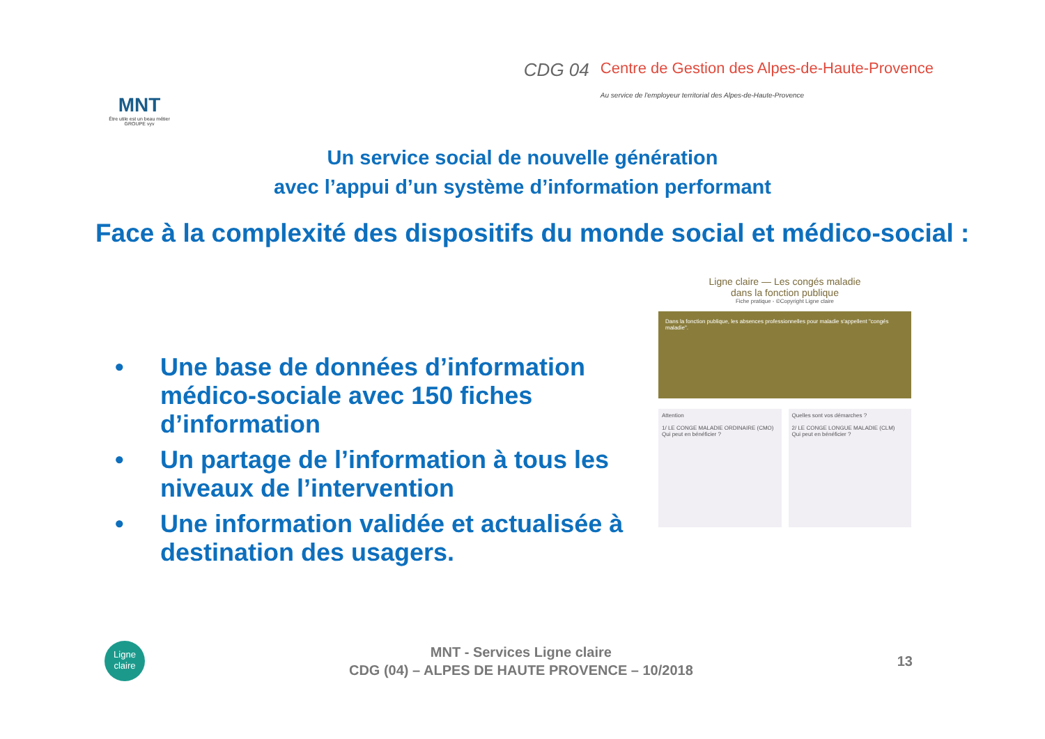MNT
Être utile est un beau métier
GROUPE vyv
CDG 04
Centre de Gestion des Alpes-de-Haute-Provence
Au service de l'employeur territorial des Alpes-de-Haute-Provence
Un service social de nouvelle génération
avec l’appui d’un système d’information performant
Face à la complexité des dispositifs du monde social et médico-social :
• Une base de données d’information médico-sociale avec 150 fiches d’information
• Un partage de l’information à tous les niveaux de l’intervention
• Une information validée et actualisée à destination des usagers.
Ligne claire — Les congés maladie
dans la fonction publique
Fiche pratique - ©Copyright Ligne claire
Dans la fonction publique, les absences professionnelles pour maladie s'appellent "congés maladie".
Attention
1/ LE CONGE MALADIE ORDINAIRE (CMO)
Qui peut en bénéficier ?
Quelles sont vos démarches ?
2/ LE CONGE LONGUE MALADIE (CLM)
Qui peut en bénéficier ?
Ligne claire
MNT - Services Ligne claire
CDG (04) – ALPES DE HAUTE PROVENCE – 10/2018
13